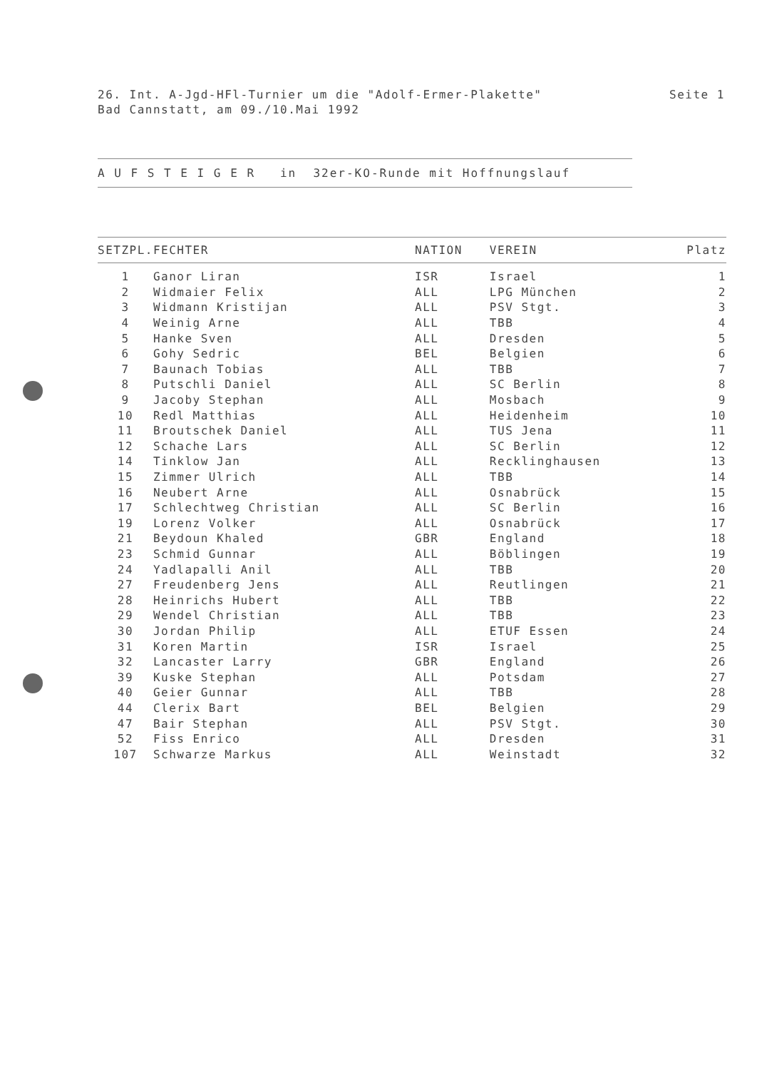Seite 1 26. Int. A-Jgd-HFl-Turnier um die "Adolf-Ermer-Plakette"
Bad Cannstatt, am 09./10.Mai 1992
A U F S T E I G E R in 32er-KO-Runde mit Hoffnungslauf
| SETZPL. | FECHTER | NATION | VEREIN | Platz |
| --- | --- | --- | --- | --- |
| 1 | Ganor Liran | ISR | Israel | 1 |
| 2 | Widmaier Felix | ALL | LPG München | 2 |
| 3 | Widmann Kristijan | ALL | PSV Stgt. | 3 |
| 4 | Weinig Arne | ALL | TBB | 4 |
| 5 | Hanke Sven | ALL | Dresden | 5 |
| 6 | Gohy Sedric | BEL | Belgien | 6 |
| 7 | Baunach Tobias | ALL | TBB | 7 |
| 8 | Putschli Daniel | ALL | SC Berlin | 8 |
| 9 | Jacoby Stephan | ALL | Mosbach | 9 |
| 10 | Redl Matthias | ALL | Heidenheim | 10 |
| 11 | Broutschek Daniel | ALL | TUS Jena | 11 |
| 12 | Schache Lars | ALL | SC Berlin | 12 |
| 14 | Tinklow Jan | ALL | Recklinghausen | 13 |
| 15 | Zimmer Ulrich | ALL | TBB | 14 |
| 16 | Neubert Arne | ALL | Osnabrück | 15 |
| 17 | Schlechtweg Christian | ALL | SC Berlin | 16 |
| 19 | Lorenz Volker | ALL | Osnabrück | 17 |
| 21 | Beydoun Khaled | GBR | England | 18 |
| 23 | Schmid Gunnar | ALL | Böblingen | 19 |
| 24 | Yadlapalli Anil | ALL | TBB | 20 |
| 27 | Freudenberg Jens | ALL | Reutlingen | 21 |
| 28 | Heinrichs Hubert | ALL | TBB | 22 |
| 29 | Wendel Christian | ALL | TBB | 23 |
| 30 | Jordan Philip | ALL | ETUF Essen | 24 |
| 31 | Koren Martin | ISR | Israel | 25 |
| 32 | Lancaster Larry | GBR | England | 26 |
| 39 | Kuske Stephan | ALL | Potsdam | 27 |
| 40 | Geier Gunnar | ALL | TBB | 28 |
| 44 | Clerix Bart | BEL | Belgien | 29 |
| 47 | Bair Stephan | ALL | PSV Stgt. | 30 |
| 52 | Fiss Enrico | ALL | Dresden | 31 |
| 107 | Schwarze Markus | ALL | Weinstadt | 32 |